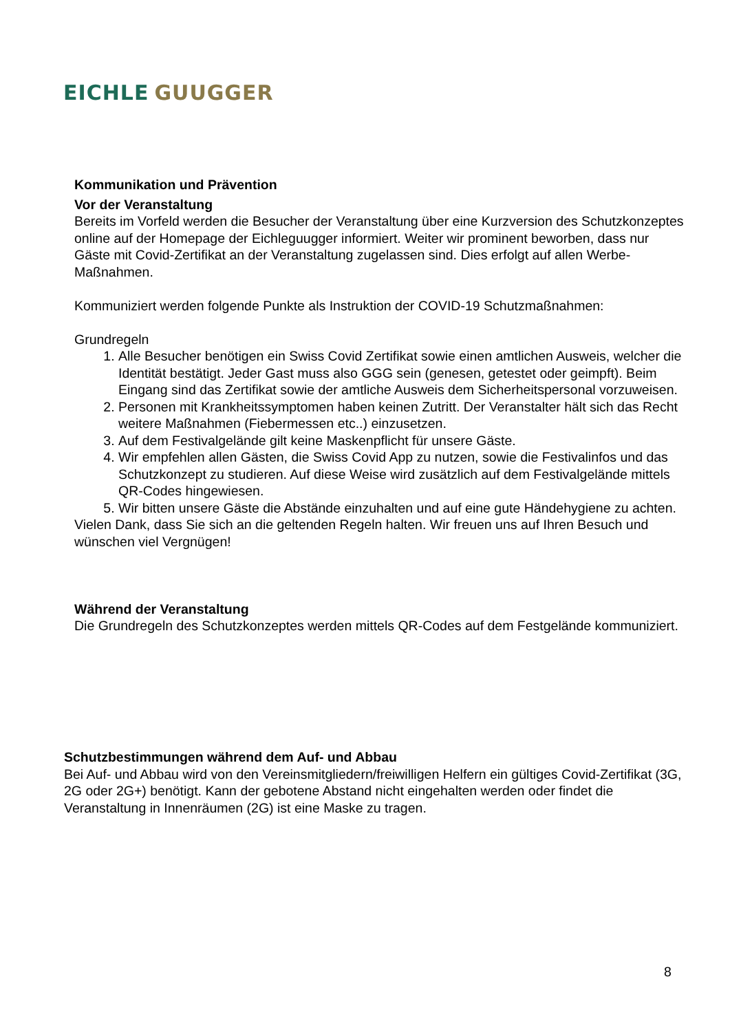EICHLE GUUGGER
Kommunikation und Prävention
Vor der Veranstaltung
Bereits im Vorfeld werden die Besucher der Veranstaltung über eine Kurzversion des Schutzkonzeptes online auf der Homepage der Eichleguugger informiert. Weiter wir prominent beworben, dass nur Gäste mit Covid-Zertifikat an der Veranstaltung zugelassen sind. Dies erfolgt auf allen Werbe-Maßnahmen.
Kommuniziert werden folgende Punkte als Instruktion der COVID-19 Schutzmaßnahmen:
Grundregeln
1. Alle Besucher benötigen ein Swiss Covid Zertifikat sowie einen amtlichen Ausweis, welcher die Identität bestätigt. Jeder Gast muss also GGG sein (genesen, getestet oder geimpft). Beim Eingang sind das Zertifikat sowie der amtliche Ausweis dem Sicherheitspersonal vorzuweisen.
2. Personen mit Krankheitssymptomen haben keinen Zutritt. Der Veranstalter hält sich das Recht weitere Maßnahmen (Fiebermessen etc..) einzusetzen.
3. Auf dem Festivalgelände gilt keine Maskenpflicht für unsere Gäste.
4. Wir empfehlen allen Gästen, die Swiss Covid App zu nutzen, sowie die Festivalinfos und das Schutzkonzept zu studieren. Auf diese Weise wird zusätzlich auf dem Festivalgelände mittels QR-Codes hingewiesen.
5. Wir bitten unsere Gäste die Abstände einzuhalten und auf eine gute Händehygiene zu achten.
Vielen Dank, dass Sie sich an die geltenden Regeln halten. Wir freuen uns auf Ihren Besuch und wünschen viel Vergnügen!
Während der Veranstaltung
Die Grundregeln des Schutzkonzeptes werden mittels QR-Codes auf dem Festgelände kommuniziert.
Schutzbestimmungen während dem Auf- und Abbau
Bei Auf- und Abbau wird von den Vereinsmitgliedern/freiwilligen Helfern ein gültiges Covid-Zertifikat (3G, 2G oder 2G+) benötigt. Kann der gebotene Abstand nicht eingehalten werden oder findet die Veranstaltung in Innenräumen (2G) ist eine Maske zu tragen.
8